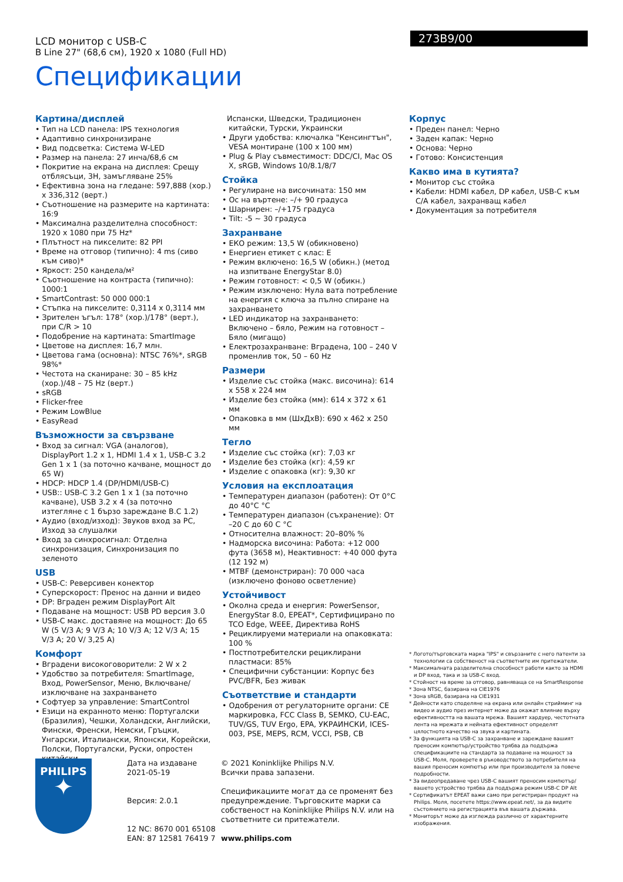LCD монитор с USB-C
B Line 27" (68,6 см), 1920 x 1080 (Full HD)
273B9/00
Спецификации
Картина/дисплей
• Тип на LCD панела: IPS технология
• Адаптивно синхронизиране
• Вид подсветка: Система W-LED
• Размер на панела: 27 инча/68,6 см
• Покритие на екрана на дисплея: Срещу отблясъци, 3H, замъгляване 25%
• Ефективна зона на гледане: 597,888 (хор.) x 336,312 (верт.)
• Съотношение на размерите на картината: 16:9
• Максимална разделителна способност: 1920 x 1080 при 75 Hz*
• Плътност на пикселите: 82 PPI
• Време на отговор (типично): 4 ms (сиво към сиво)*
• Яркост: 250 кандела/м²
• Съотношение на контраста (типично): 1000:1
• SmartContrast: 50 000 000:1
• Стъпка на пикселите: 0,3114 x 0,3114 мм
• Зрителен ъгъл: 178° (хор.)/178° (верт.), при C/R > 10
• Подобрение на картината: SmartImage
• Цветове на дисплея: 16,7 млн.
• Цветова гама (основна): NTSC 76%*, sRGB 98%*
• Честота на сканиране: 30 – 85 kHz (хор.)/48 – 75 Hz (верт.)
• sRGB
• Flicker-free
• Режим LowBlue
• EasyRead
Възможности за свързване
• Вход за сигнал: VGA (аналогов), DisplayPort 1.2 x 1, HDMI 1.4 x 1, USB-C 3.2 Gen 1 x 1 (за поточно качване, мощност до 65 W)
• HDCP: HDCP 1.4 (DP/HDMI/USB-C)
• USB:: USB-C 3.2 Gen 1 x 1 (за поточно качване), USB 3.2 x 4 (за поточно изтегляне с 1 бързо зареждане B.C 1.2)
• Аудио (вход/изход): Звуков вход за PC, Изход за слушалки
• Вход за синхросигнал: Отделна синхронизация, Синхронизация по зеленото
USB
• USB-C: Реверсивен конектор
• Суперскорост: Пренос на данни и видео
• DP: Вграден режим DisplayPort Alt
• Подаване на мощност: USB PD версия 3.0
• USB-C макс. доставяне на мощност: До 65 W (5 V/3 A; 9 V/3 A; 10 V/3 A; 12 V/3 A; 15 V/3 A; 20 V/ 3,25 A)
Комфорт
• Вградени високоговорители: 2 W x 2
• Удобство за потребителя: SmartImage, Вход, PowerSensor, Меню, Включване/изключване на захранването
• Софтуер за управление: SmartControl
• Езици на екранното меню: Португалски (Бразилия), Чешки, Холандски, Английски, Фински, Френски, Немски, Гръцки, Унгарски, Италиански, Японски, Корейски, Полски, Португалски, Руски, опростен китайски,
Испански, Шведски, Традиционен китайски, Турски, Украински
• Други удобства: ключалка "Кенсингтън", VESA монтиране (100 x 100 мм)
• Plug & Play съвместимост: DDC/CI, Mac OS X, sRGB, Windows 10/8.1/8/7
Стойка
• Регулиране на височината: 150 мм
• Ос на въртене: –/+ 90 градуса
• Шарнирен: –/+175 градуса
• Tilt: -5 ~ 30 градуса
Захранване
• ЕКО режим: 13,5 W (обикновено)
• Енергиен етикет с клас: E
• Режим включено: 16,5 W (обикн.) (метод на изпитване EnergyStar 8.0)
• Режим готовност: < 0,5 W (обикн.)
• Режим изключено: Нула вата потребление на енергия с ключа за пълно спиране на захранването
• LED индикатор на захранването: Включено – бяло, Режим на готовност – Бяло (мигащо)
• Електрозахранване: Вградена, 100 – 240 V променлив ток, 50 – 60 Hz
Размери
• Изделие със стойка (макс. височина): 614 x 558 x 224 мм
• Изделие без стойка (мм): 614 x 372 x 61 мм
• Опаковка в мм (ШxДxВ): 690 x 462 x 250 мм
Тегло
• Изделие със стойка (кг): 7,03 кг
• Изделие без стойка (кг): 4,59 кг
• Изделие с опаковка (кг): 9,30 кг
Условия на експлоатация
• Температурен диапазон (работен): От 0°C до 40°C °C
• Температурен диапазон (съхранение): От –20 C до 60 C °C
• Относителна влажност: 20–80% %
• Надморска височина: Работа: +12 000 фута (3658 м), Неактивност: +40 000 фута (12 192 м)
• MTBF (демонстриран): 70 000 часа (изключено фоново осветление)
Устойчивост
• Околна среда и енергия: PowerSensor, EnergyStar 8.0, EPEAT*, Сертифицирано по TCO Edge, WEEE, Директива RoHS
• Рециклируеми материали на опаковката: 100 %
• Постпотребителски рециклирани пластмаси: 85%
• Специфични субстанции: Корпус без PVC/BFR, Без живак
Съответствие и стандарти
• Одобрения от регулаторните органи: CE маркировка, FCC Class B, SEMKO, CU-EAC, TUV/GS, TUV Ergo, EPA, УКРАИНСКИ, ICES-003, PSE, MEPS, RCM, VCCI, PSB, CB
Корпус
• Преден панел: Черно
• Заден капак: Черно
• Основа: Черно
• Готово: Консистенция
Какво има в кутията?
• Монитор със стойка
• Кабели: HDMI кабел, DP кабел, USB-C към C/A кабел, захранващ кабел
• Документация за потребителя
* Логото/търговската марка "IPS" и свързаните с него патенти за технологии са собственост на съответните им притежатели.
* Максималната разделителна способност работи както за HDMI и DP вход, така и за USB-C вход.
* Стойност на време за отговор, равняваща се на SmartResponse
* Зона NTSC, базирана на CIE1976
* Зона sRGB, базирана на CIE1931
* Дейности като споделяне на екрана или онлайн стрийминг на видео и аудио през интернет може да окажат влияние върху ефективността на вашата мрежа. Вашият хардуер, честотната лента на мрежата и нейната ефективност определят цялостното качество на звука и картината.
* За функцията на USB-C за захранване и зареждане вашият преносим компютър/устройство трябва да поддържа спецификациите на стандарта за подаване на мощност за USB-C. Моля, проверете в ръководството за потребителя на вашия преносим компютър или при производителя за повече подробности.
* За видеопредаване чрез USB-C вашият преносим компютър/ вашето устройство трябва да поддържа режим USB-C DP Alt
* Сертификатът EPEAT важи само при регистриран продукт на Philips. Моля, посетете https://www.epeat.net/, за да видите състоянието на регистрацията във вашата държава.
* Мониторът може да изглежда различно от характерните изображения.
PHILIPS
✦
Дата на издаване
2021-05-19
Версия: 2.0.1
12 NC: 8670 001 65108
EAN: 87 12581 76419 7
© 2021 Koninklijke Philips N.V.
Всички права запазени.
Спецификациите могат да се променят без предупреждение. Търговските марки са собственост на Koninklijke Philips N.V. или на съответните си притежатели.
www.philips.com